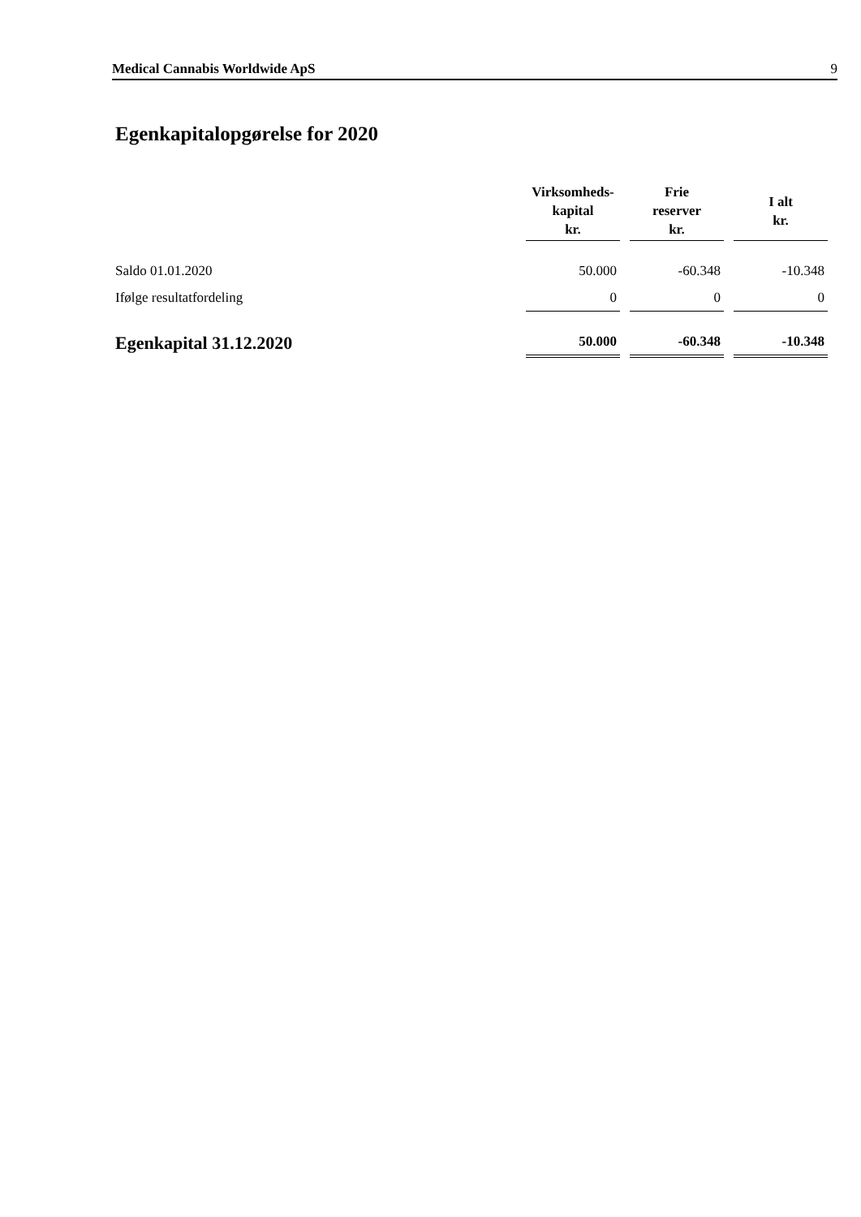Medical Cannabis Worldwide ApS 9
Egenkapitalopgørelse for 2020
| | Virksomheds- kapital kr. | Frie reserver kr. | I alt kr. |
| --- | --- | --- | --- |
| Saldo 01.01.2020 | 50.000 | -60.348 | -10.348 |
| Ifølge resultatfordeling | 0 | 0 | 0 |
| Egenkapital 31.12.2020 | 50.000 | -60.348 | -10.348 |